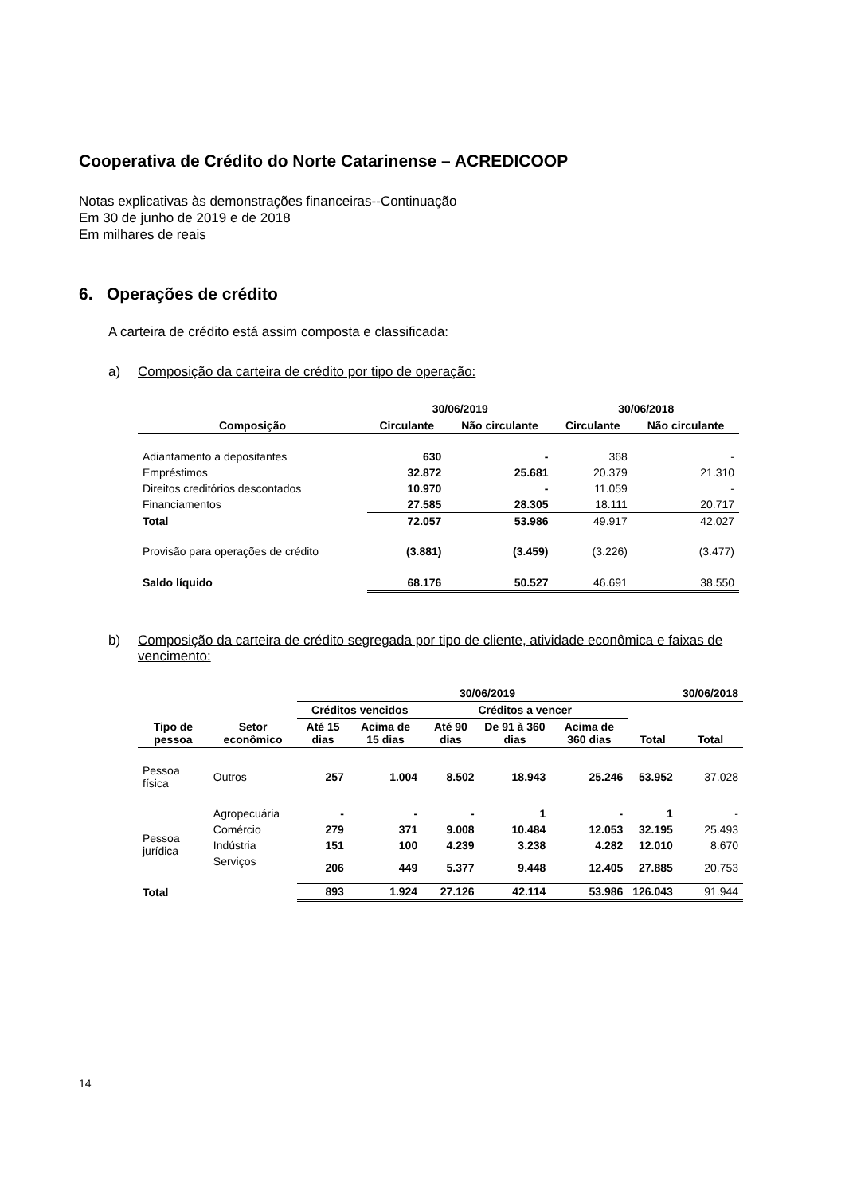Cooperativa de Crédito do Norte Catarinense – ACREDICOOP
Notas explicativas às demonstrações financeiras--Continuação
Em 30 de junho de 2019 e de 2018
Em milhares de reais
6. Operações de crédito
A carteira de crédito está assim composta e classificada:
a) Composição da carteira de crédito por tipo de operação:
| | 30/06/2019 | | 30/06/2018 | |
| --- | --- | --- | --- | --- |
| Composição | Circulante | Não circulante | Circulante | Não circulante |
| Adiantamento a depositantes | 630 | - | 368 | - |
| Empréstimos | 32.872 | 25.681 | 20.379 | 21.310 |
| Direitos creditórios descontados | 10.970 | - | 11.059 | - |
| Financiamentos | 27.585 | 28.305 | 18.111 | 20.717 |
| Total | 72.057 | 53.986 | 49.917 | 42.027 |
| Provisão para operações de crédito | (3.881) | (3.459) | (3.226) | (3.477) |
| Saldo líquido | 68.176 | 50.527 | 46.691 | 38.550 |
b) Composição da carteira de crédito segregada por tipo de cliente, atividade econômica e faixas de vencimento:
| | | 30/06/2019 | | | | | | 30/06/2018 |
| --- | --- | --- | --- | --- | --- | --- | --- | --- |
| | | Créditos vencidos | | Créditos a vencer | | | | |
| Tipo de pessoa | Setor econômico | Até 15 dias | Acima de 15 dias | Até 90 dias | De 91 à 360 dias | Acima de 360 dias | Total | Total |
| Pessoa física | Outros | 257 | 1.004 | 8.502 | 18.943 | 25.246 | 53.952 | 37.028 |
| Pessoa jurídica | Agropecuária | - | - | - | 1 | - | 1 | - |
| | Comércio | 279 | 371 | 9.008 | 10.484 | 12.053 | 32.195 | 25.493 |
| | Indústria | 151 | 100 | 4.239 | 3.238 | 4.282 | 12.010 | 8.670 |
| | Serviços | 206 | 449 | 5.377 | 9.448 | 12.405 | 27.885 | 20.753 |
| Total | | 893 | 1.924 | 27.126 | 42.114 | 53.986 | 126.043 | 91.944 |
14